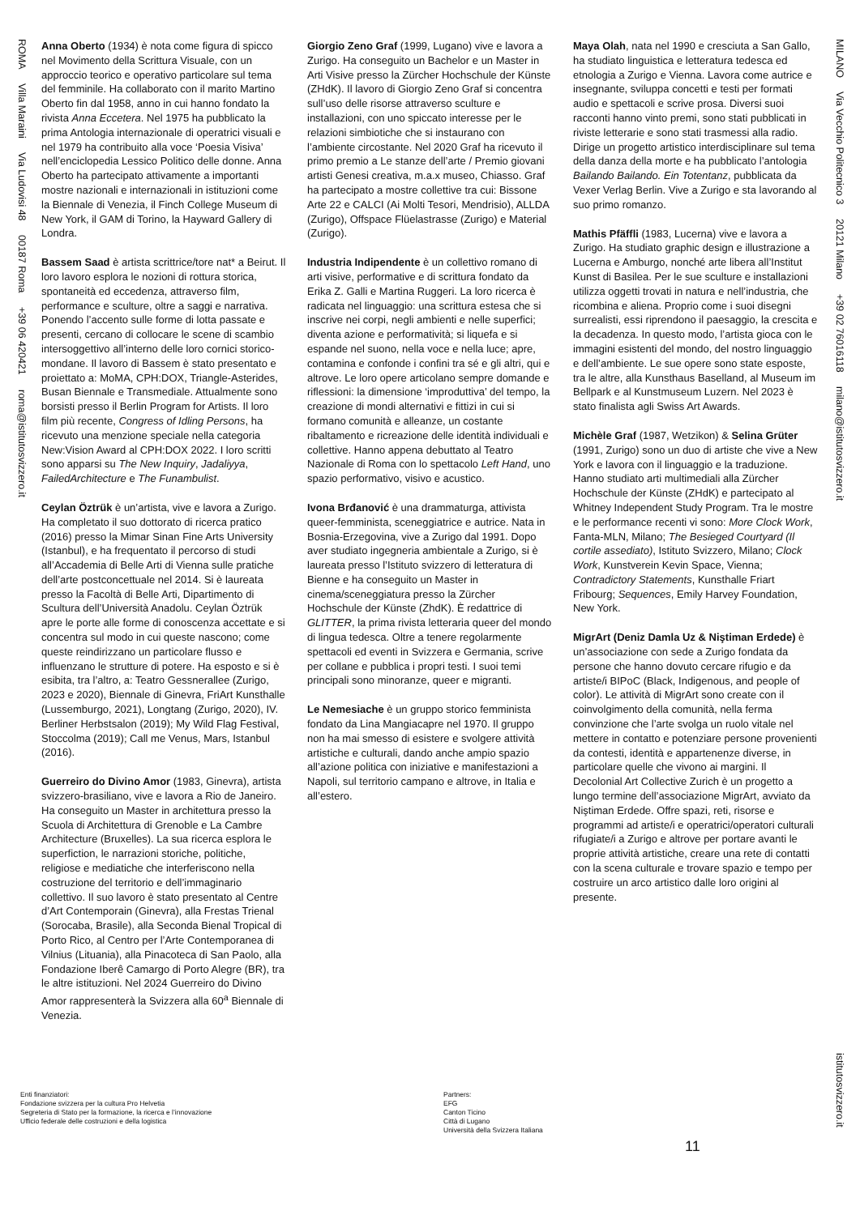ROMA Villa Maraini Via Ludovisi 48 00187 Roma +39 06 420421 roma@istitutosvizzero.it
Anna Oberto (1934) è nota come figura di spicco nel Movimento della Scrittura Visuale, con un approccio teorico e operativo particolare sul tema del femminile. Ha collaborato con il marito Martino Oberto fin dal 1958, anno in cui hanno fondato la rivista Anna Eccetera. Nel 1975 ha pubblicato la prima Antologia internazionale di operatrici visuali e nel 1979 ha contribuito alla voce ‘Poesia Visiva’ nell’enciclopedia Lessico Politico delle donne. Anna Oberto ha partecipato attivamente a importanti mostre nazionali e internazionali in istituzioni come la Biennale di Venezia, il Finch College Museum di New York, il GAM di Torino, la Hayward Gallery di Londra.
Bassem Saad è artista scrittrice/tore nat* a Beirut. Il loro lavoro esplora le nozioni di rottura storica, spontaneità ed eccedenza, attraverso film, performance e sculture, oltre a saggi e narrativa. Ponendo l’accento sulle forme di lotta passate e presenti, cercano di collocare le scene di scambio intersoggettivo all’interno delle loro cornici storico-mondane. Il lavoro di Bassem è stato presentato e proiettato a: MoMA, CPH:DOX, Triangle-Asterides, Busan Biennale e Transmediale. Attualmente sono borsisti presso il Berlin Program for Artists. Il loro film più recente, Congress of Idling Persons, ha ricevuto una menzione speciale nella categoria New:Vision Award al CPH:DOX 2022. I loro scritti sono apparsi su The New Inquiry, Jadaliyya, FailedArchitecture e The Funambulist.
Ceylan Öztrük è un’artista, vive e lavora a Zurigo. Ha completato il suo dottorato di ricerca pratico (2016) presso la Mimar Sinan Fine Arts University (Istanbul), e ha frequentato il percorso di studi all’Accademia di Belle Arti di Vienna sulle pratiche dell’arte postconcettuale nel 2014. Si è laureata presso la Facoltà di Belle Arti, Dipartimento di Scultura dell’Università Anadolu. Ceylan Öztrük apre le porte alle forme di conoscenza accettate e si concentra sul modo in cui queste nascono; come queste reindirizzano un particolare flusso e influenzano le strutture di potere. Ha esposto e si è esibita, tra l’altro, a: Teatro Gessnerallee (Zurigo, 2023 e 2020), Biennale di Ginevra, FriArt Kunsthalle (Lussemburgo, 2021), Longtang (Zurigo, 2020), IV. Berliner Herbstsalon (2019); My Wild Flag Festival, Stoccolma (2019); Call me Venus, Mars, Istanbul (2016).
Guerreiro do Divino Amor (1983, Ginevra), artista svizzero-brasiliano, vive e lavora a Rio de Janeiro. Ha conseguito un Master in architettura presso la Scuola di Architettura di Grenoble e La Cambre Architecture (Bruxelles). La sua ricerca esplora le superfiction, le narrazioni storiche, politiche, religiose e mediatiche che interferiscono nella costruzione del territorio e dell’immaginario collettivo. Il suo lavoro è stato presentato al Centre d’Art Contemporain (Ginevra), alla Frestas Trienal (Sorocaba, Brasile), alla Seconda Bienal Tropical di Porto Rico, al Centro per l’Arte Contemporanea di Vilnius (Lituania), alla Pinacoteca di San Paolo, alla Fondazione Iberê Camargo di Porto Alegre (BR), tra le altre istituzioni. Nel 2024 Guerreiro do Divino Amor rappresenterà la Svizzera alla 60<sup>a</sup> Biennale di Venezia.
Giorgio Zeno Graf (1999, Lugano) vive e lavora a Zurigo. Ha conseguito un Bachelor e un Master in Arti Visive presso la Zürcher Hochschule der Künste (ZHdK). Il lavoro di Giorgio Zeno Graf si concentra sull’uso delle risorse attraverso sculture e installazioni, con uno spiccato interesse per le relazioni simbiotiche che si instaurano con l’ambiente circostante. Nel 2020 Graf ha ricevuto il primo premio a Le stanze dell’arte / Premio giovani artisti Genesi creativa, m.a.x museo, Chiasso. Graf ha partecipato a mostre collettive tra cui: Bissone Arte 22 e CALCI (Ai Molti Tesori, Mendrisio), ALLDA (Zurigo), Offspace Flüelastrasse (Zurigo) e Material (Zurigo).
Industria Indipendente è un collettivo romano di arti visive, performative e di scrittura fondato da Erika Z. Galli e Martina Ruggeri. La loro ricerca è radicata nel linguaggio: una scrittura estesa che si inscrive nei corpi, negli ambienti e nelle superfici; diventa azione e performatività; si liquefa e si espande nel suono, nella voce e nella luce; apre, contamina e confonde i confini tra sé e gli altri, qui e altrove. Le loro opere articolano sempre domande e riflessioni: la dimensione ‘improduttiva’ del tempo, la creazione di mondi alternativi e fittizi in cui si formano comunità e alleanze, un costante ribaltamento e ricreazione delle identità individuali e collettive. Hanno appena debuttato al Teatro Nazionale di Roma con lo spettacolo Left Hand, uno spazio performativo, visivo e acustico.
Ivona Brđanović è una drammaturga, attivista queer-femminista, sceneggiatrice e autrice. Nata in Bosnia-Erzegovina, vive a Zurigo dal 1991. Dopo aver studiato ingegneria ambientale a Zurigo, si è laureata presso l’Istituto svizzero di letteratura di Bienne e ha conseguito un Master in cinema/sceneggiatura presso la Zürcher Hochschule der Künste (ZhdK). È redattrice di GLITTER, la prima rivista letteraria queer del mondo di lingua tedesca. Oltre a tenere regolarmente spettacoli ed eventi in Svizzera e Germania, scrive per collane e pubblica i propri testi. I suoi temi principali sono minoranze, queer e migranti.
Le Nemesiache è un gruppo storico femminista fondato da Lina Mangiacapre nel 1970. Il gruppo non ha mai smesso di esistere e svolgere attività artistiche e culturali, dando anche ampio spazio all’azione politica con iniziative e manifestazioni a Napoli, sul territorio campano e altrove, in Italia e all’estero.
Maya Olah, nata nel 1990 e cresciuta a San Gallo, ha studiato linguistica e letteratura tedesca ed etnologia a Zurigo e Vienna. Lavora come autrice e insegnante, sviluppa concetti e testi per formati audio e spettacoli e scrive prosa. Diversi suoi racconti hanno vinto premi, sono stati pubblicati in riviste letterarie e sono stati trasmessi alla radio. Dirige un progetto artistico interdisciplinare sul tema della danza della morte e ha pubblicato l’antologia Bailando Bailando. Ein Totentanz, pubblicata da Vexer Verlag Berlin. Vive a Zurigo e sta lavorando al suo primo romanzo.
Mathis Pfäffli (1983, Lucerna) vive e lavora a Zurigo. Ha studiato graphic design e illustrazione a Lucerna e Amburgo, nonché arte libera all’Institut Kunst di Basilea. Per le sue sculture e installazioni utilizza oggetti trovati in natura e nell’industria, che ricombina e aliena. Proprio come i suoi disegni surrealisti, essi riprendono il paesaggio, la crescita e la decadenza. In questo modo, l’artista gioca con le immagini esistenti del mondo, del nostro linguaggio e dell’ambiente. Le sue opere sono state esposte, tra le altre, alla Kunsthaus Baselland, al Museum im Bellpark e al Kunstmuseum Luzern. Nel 2023 è stato finalista agli Swiss Art Awards.
Michèle Graf (1987, Wetzikon) & Selina Grüter (1991, Zurigo) sono un duo di artiste che vive a New York e lavora con il linguaggio e la traduzione. Hanno studiato arti multimediali alla Zürcher Hochschule der Künste (ZHdK) e partecipato al Whitney Independent Study Program. Tra le mostre e le performance recenti vi sono: More Clock Work, Fanta-MLN, Milano; The Besieged Courtyard (Il cortile assediato), Istituto Svizzero, Milano; Clock Work, Kunstverein Kevin Space, Vienna; Contradictory Statements, Kunsthalle Friart Fribourg; Sequences, Emily Harvey Foundation, New York.
MigrArt (Deniz Damla Uz & Niştiman Erdede) è un’associazione con sede a Zurigo fondata da persone che hanno dovuto cercare rifugio e da artiste/i BIPoC (Black, Indigenous, and people of color). Le attività di MigrArt sono create con il coinvolgimento della comunità, nella ferma convinzione che l’arte svolga un ruolo vitale nel mettere in contatto e potenziare persone provenienti da contesti, identità e appartenenze diverse, in particolare quelle che vivono ai margini. Il Decolonial Art Collective Zurich è un progetto a lungo termine dell’associazione MigrArt, avviato da Niştiman Erdede. Offre spazi, reti, risorse e programmi ad artiste/i e operatrici/operatori culturali rifugiate/i a Zurigo e altrove per portare avanti le proprie attività artistiche, creare una rete di contatti con la scena culturale e trovare spazio e tempo per costruire un arco artistico dalle loro origini al presente.
MILANO Via Vecchio Politecnico 3 20121 Milano +39 02 76016118 milano@istitutosvizzero.it
Enti finanziatori:
Fondazione svizzera per la cultura Pro Helvetia
Segreteria di Stato per la formazione, la ricerca e l’innovazione
Ufficio federale delle costruzioni e della logistica
Partners:
EFG
Canton Ticino
Città di Lugano
Università della Svizzera Italiana
11
istitutosvizzero.it